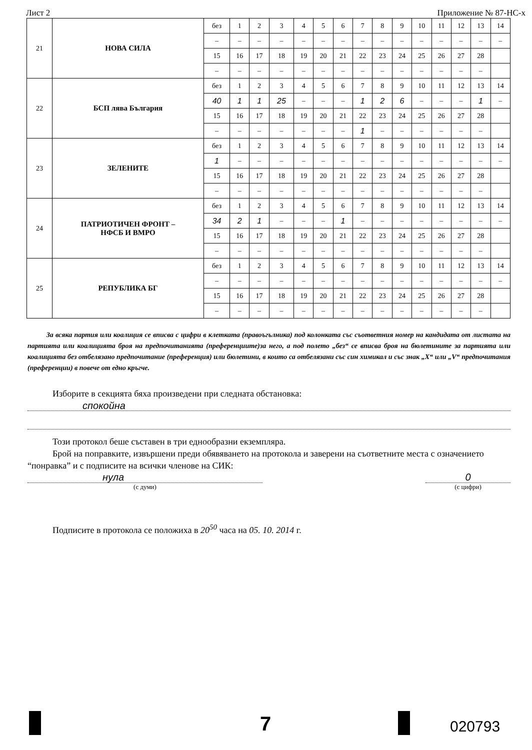Лист 2 Приложение № 87-НС-х
| 21 | НОВА СИЛА | без | 1 | 2 | 3 | 4 | 5 | 6 | 7 | 8 | 9 | 10 | 11 | 12 | 13 | 14 |
| | | – | – | – | – | – | – | – | – | – | – | – | – | – | – | – |
| | | 15 | 16 | 17 | 18 | 19 | 20 | 21 | 22 | 23 | 24 | 25 | 26 | 27 | 28 | |
| | | – | – | – | – | – | – | – | – | – | – | – | – | – | – | |
| 22 | БСП лява България | без | 1 | 2 | 3 | 4 | 5 | 6 | 7 | 8 | 9 | 10 | 11 | 12 | 13 | 14 |
| | | 40 | 1 | 1 | 25 | – | – | – | 1 | 2 | 6 | – | – | – | 1 | – |
| | | 15 | 16 | 17 | 18 | 19 | 20 | 21 | 22 | 23 | 24 | 25 | 26 | 27 | 28 | |
| | | – | – | – | – | – | – | – | 1 | – | – | – | – | – | – | |
| 23 | ЗЕЛЕНИТЕ | без | 1 | 2 | 3 | 4 | 5 | 6 | 7 | 8 | 9 | 10 | 11 | 12 | 13 | 14 |
| | | 1 | – | – | – | – | – | – | – | – | – | – | – | – | – | – |
| | | 15 | 16 | 17 | 18 | 19 | 20 | 21 | 22 | 23 | 24 | 25 | 26 | 27 | 28 | |
| | | – | – | – | – | – | – | – | – | – | – | – | – | – | – | |
| 24 | ПАТРИОТИЧЕН ФРОНТ – НФСБ И ВМРО | без | 1 | 2 | 3 | 4 | 5 | 6 | 7 | 8 | 9 | 10 | 11 | 12 | 13 | 14 |
| | | 34 | 2 | 1 | – | – | – | 1 | – | – | – | – | – | – | – | – |
| | | 15 | 16 | 17 | 18 | 19 | 20 | 21 | 22 | 23 | 24 | 25 | 26 | 27 | 28 | |
| | | – | – | – | – | – | – | – | – | – | – | – | – | – | – | |
| 25 | РЕПУБЛИКА БГ | без | 1 | 2 | 3 | 4 | 5 | 6 | 7 | 8 | 9 | 10 | 11 | 12 | 13 | 14 |
| | | – | – | – | – | – | – | – | – | – | – | – | – | – | – | – |
| | | 15 | 16 | 17 | 18 | 19 | 20 | 21 | 22 | 23 | 24 | 25 | 26 | 27 | 28 | |
| | | – | – | – | – | – | – | – | – | – | – | – | – | – | – | |
За всяка партия или коалиция се вписва с цифри в клетката (правоъгълника) под колонката със съответния номер на кандидата от листата на партията или коалицията броя на предпочитанията (преференциите)за него, а под полето „без“ се вписва броя на бюлетините за партията или коалицията без отбелязано предпочитание (преференция) или бюлетини, в които са отбелязани със син химикал и със знак „X“ или „V“ предпочитания (преференции) в повече от едно кръгче.
Изборите в секцията бяха произведени при следната обстановка:
спокойна
Този протокол беше съставен в три еднообразни екземпляра.
Брой на поправките, извършени преди обявяването на протокола и заверени на съответните места с означението “понравка” и с подписите на всички членове на СИК:
нула
(с думи)
0
(с цифри)
Подписите в протокола се положиха в 20<sup>50</sup> часа на 05. 10. 2014 г.
7 020793